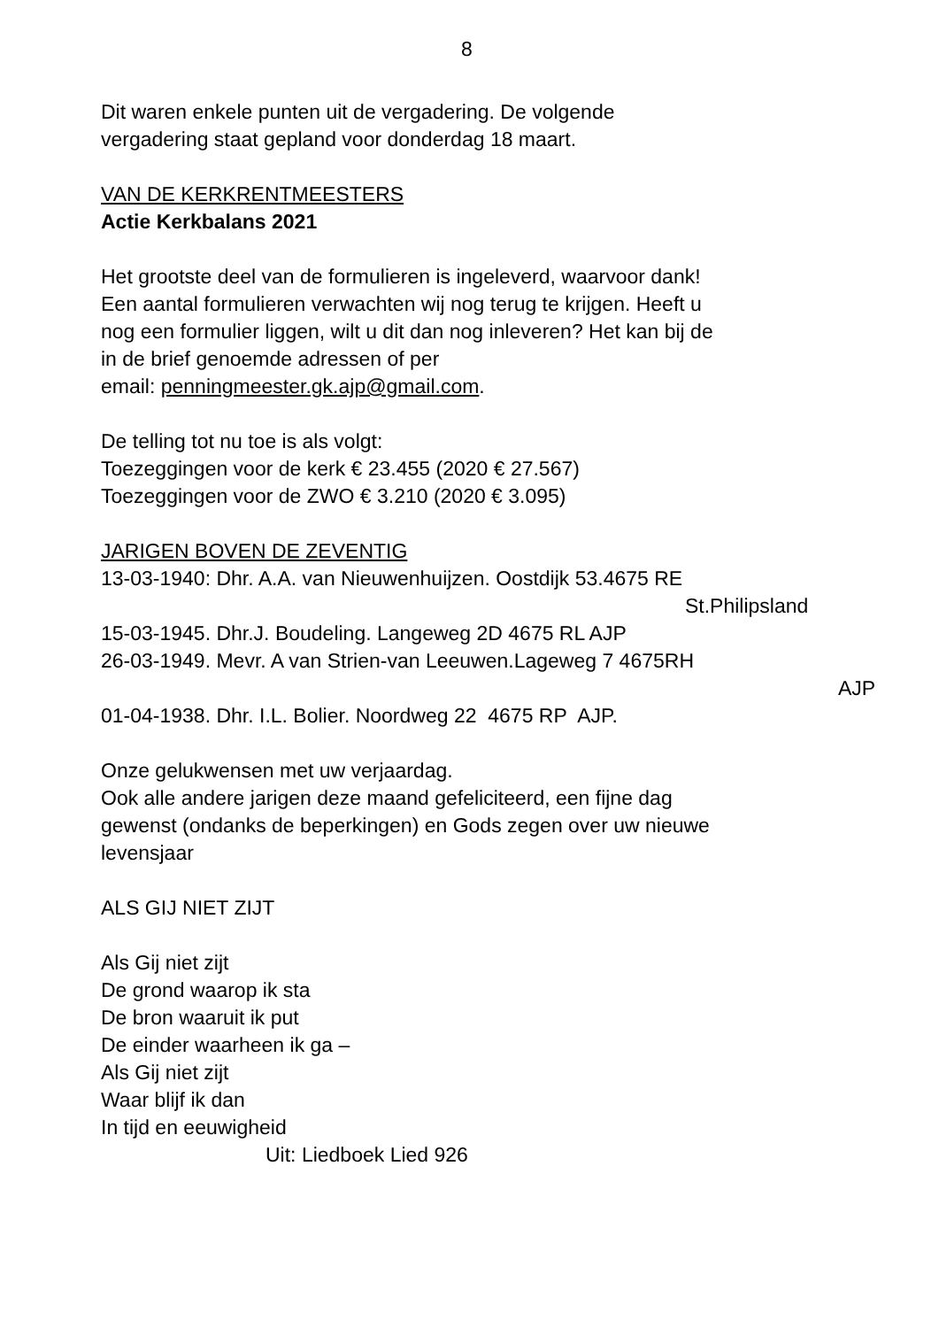8
Dit waren enkele punten uit de vergadering. De volgende
vergadering staat gepland voor donderdag 18 maart.
VAN DE KERKRENTMEESTERS
Actie Kerkbalans 2021
Het grootste deel van de formulieren is ingeleverd, waarvoor dank!
Een aantal formulieren verwachten wij nog terug te krijgen. Heeft u
nog een formulier liggen, wilt u dit dan nog inleveren? Het kan bij de
in de brief genoemde adressen of per
email: penningmeester.gk.ajp@gmail.com.
De telling tot nu toe is als volgt:
Toezeggingen voor de kerk € 23.455 (2020 € 27.567)
Toezeggingen voor de ZWO € 3.210 (2020 € 3.095)
JARIGEN BOVEN DE ZEVENTIG
13-03-1940: Dhr. A.A. van Nieuwenhuijzen. Oostdijk 53.4675 RE
St.Philipsland
15-03-1945. Dhr.J. Boudeling. Langeweg 2D 4675 RL AJP
26-03-1949. Mevr. A van Strien-van Leeuwen.Lageweg 7 4675RH
AJP
01-04-1938. Dhr. I.L. Bolier. Noordweg 22 4675 RP AJP.
Onze gelukwensen met uw verjaardag.
Ook alle andere jarigen deze maand gefeliciteerd, een fijne dag
gewenst (ondanks de beperkingen) en Gods zegen over uw nieuwe
levensjaar
ALS GIJ NIET ZIJT
Als Gij niet zijt
De grond waarop ik sta
De bron waaruit ik put
De einder waarheen ik ga –
Als Gij niet zijt
Waar blijf ik dan
In tijd en eeuwigheid
Uit: Liedboek Lied 926